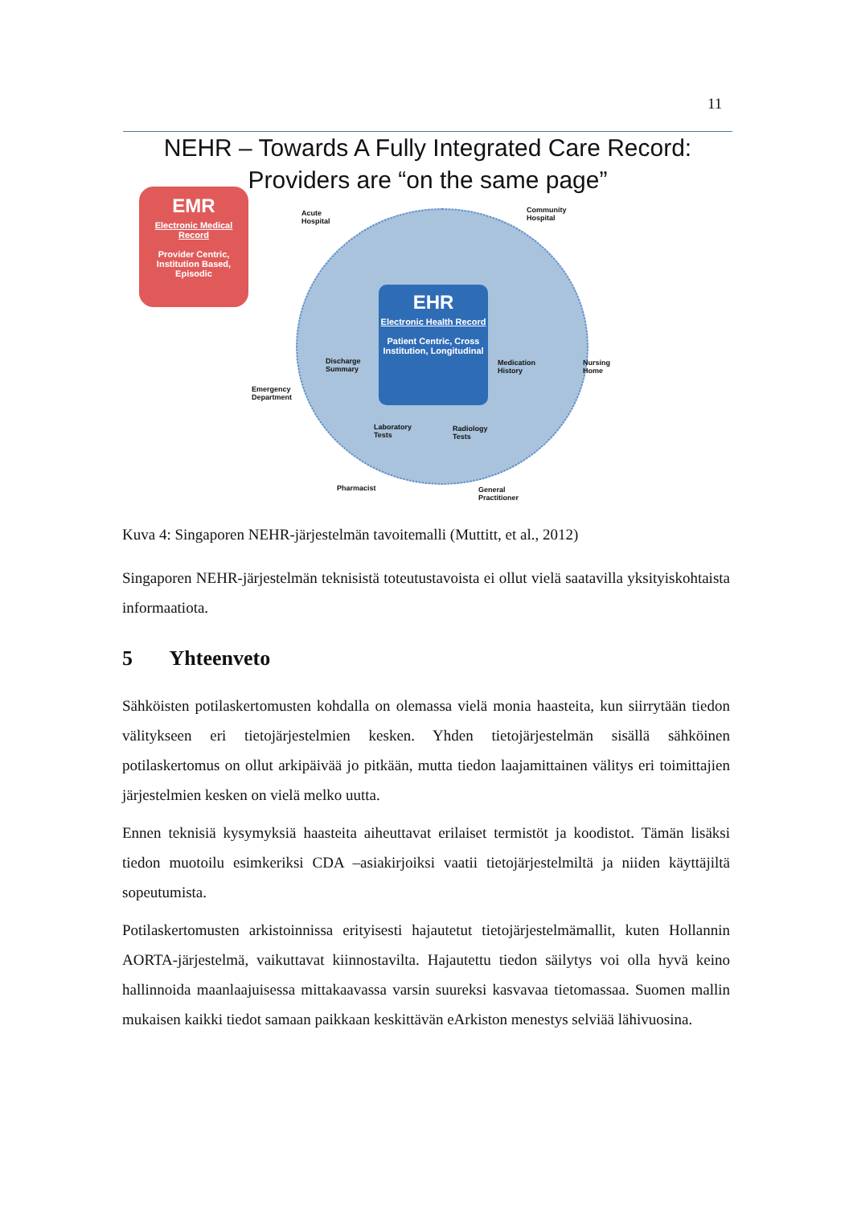11
NEHR – Towards A Fully Integrated Care Record:
Providers are “on the same page”
EMR
Electronic Medical Record
Provider Centric, Institution Based, Episodic
EHR
Electronic Health Record
Patient Centric, Cross Institution, Longitudinal
Acute
Hospital
Community
Hospital
Discharge
Summary
Medication
History
Nursing
Home
Emergency
Department
Laboratory
Tests
Radiology
Tests
Pharmacist
General
Practitioner
Kuva 4: Singaporen NEHR-järjestelmän tavoitemalli (Muttitt, et al., 2012)
Singaporen NEHR-järjestelmän teknisistä toteutustavoista ei ollut vielä saatavilla yksityiskohtaista informaatiota.
5 Yhteenveto
Sähköisten potilaskertomusten kohdalla on olemassa vielä monia haasteita, kun siirrytään tiedon välitykseen eri tietojärjestelmien kesken. Yhden tietojärjestelmän sisällä sähköinen potilaskertomus on ollut arkipäivää jo pitkään, mutta tiedon laajamittainen välitys eri toimittajien järjestelmien kesken on vielä melko uutta.
Ennen teknisiä kysymyksiä haasteita aiheuttavat erilaiset termistöt ja koodistot. Tämän lisäksi tiedon muotoilu esimkeriksi CDA –asiakirjoiksi vaatii tietojärjestelmiltä ja niiden käyttäjiltä sopeutumista.
Potilaskertomusten arkistoinnissa erityisesti hajautetut tietojärjestelmämallit, kuten Hollannin AORTA-järjestelmä, vaikuttavat kiinnostavilta. Hajautettu tiedon säilytys voi olla hyvä keino hallinnoida maanlaajuisessa mittakaavassa varsin suureksi kasvavaa tietomassaa. Suomen mallin mukaisen kaikki tiedot samaan paikkaan keskittävän eArkiston menestys selviää lähivuosina.